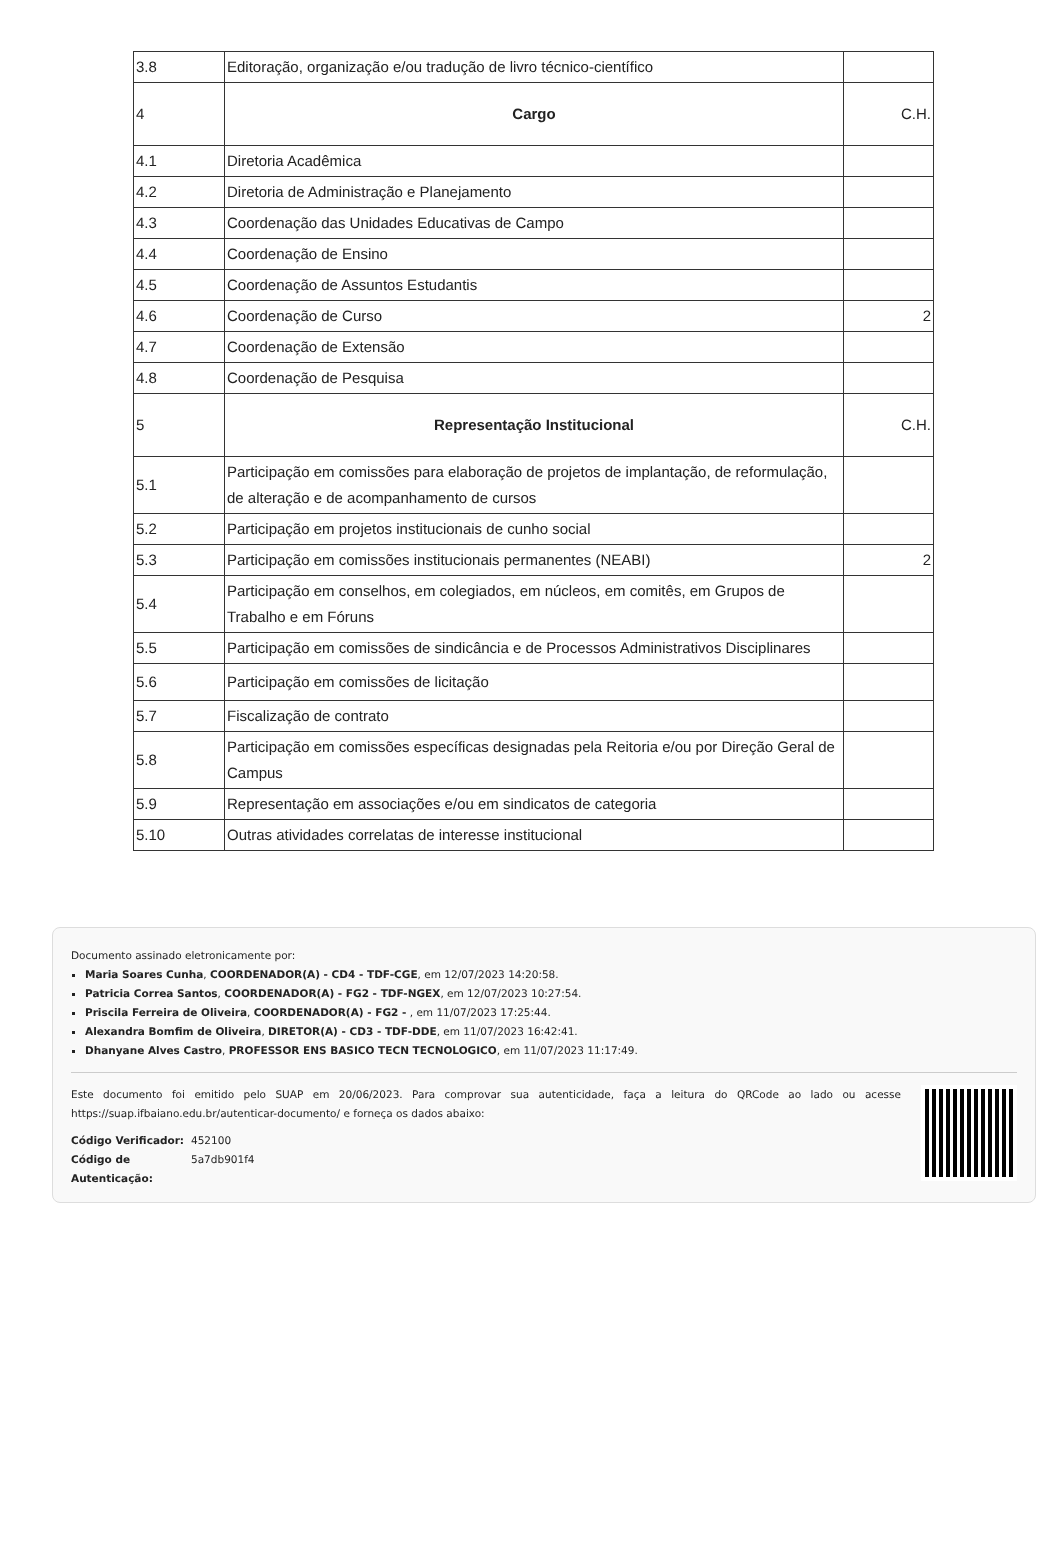| 3.8 | Editoração, organização e/ou tradução de livro técnico-científico | |
| 4 | Cargo | C.H. |
| 4.1 | Diretoria Acadêmica | |
| 4.2 | Diretoria de Administração e Planejamento | |
| 4.3 | Coordenação das Unidades Educativas de Campo | |
| 4.4 | Coordenação de Ensino | |
| 4.5 | Coordenação de Assuntos Estudantis | |
| 4.6 | Coordenação de Curso | 2 |
| 4.7 | Coordenação de Extensão | |
| 4.8 | Coordenação de Pesquisa | |
| 5 | Representação Institucional | C.H. |
| 5.1 | Participação em comissões para elaboração de projetos de implantação, de reformulação, de alteração e de acompanhamento de cursos | |
| 5.2 | Participação em projetos institucionais de cunho social | |
| 5.3 | Participação em comissões institucionais permanentes (NEABI) | 2 |
| 5.4 | Participação em conselhos, em colegiados, em núcleos, em comitês, em Grupos de Trabalho e em Fóruns | |
| 5.5 | Participação em comissões de sindicância e de Processos Administrativos Disciplinares | |
| 5.6 | Participação em comissões de licitação | |
| 5.7 | Fiscalização de contrato | |
| 5.8 | Participação em comissões específicas designadas pela Reitoria e/ou por Direção Geral de Campus | |
| 5.9 | Representação em associações e/ou em sindicatos de categoria | |
| 5.10 | Outras atividades correlatas de interesse institucional | |
Documento assinado eletronicamente por:
Maria Soares Cunha, COORDENADOR(A) - CD4 - TDF-CGE, em 12/07/2023 14:20:58.
Patricia Correa Santos, COORDENADOR(A) - FG2 - TDF-NGEX, em 12/07/2023 10:27:54.
Priscila Ferreira de Oliveira, COORDENADOR(A) - FG2 - , em 11/07/2023 17:25:44.
Alexandra Bomfim de Oliveira, DIRETOR(A) - CD3 - TDF-DDE, em 11/07/2023 16:42:41.
Dhanyane Alves Castro, PROFESSOR ENS BASICO TECN TECNOLOGICO, em 11/07/2023 11:17:49.
Este documento foi emitido pelo SUAP em 20/06/2023. Para comprovar sua autenticidade, faça a leitura do QRCode ao lado ou acesse https://suap.ifbaiano.edu.br/autenticar-documento/ e forneça os dados abaixo:
Código Verificador: 452100 Código de Autenticação: 5a7db901f4